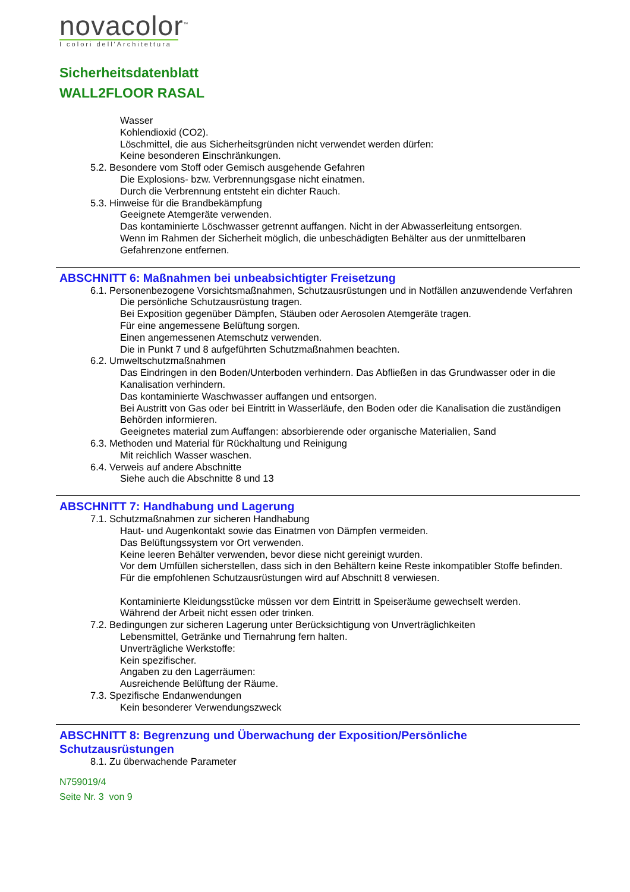novacolor<sup>™</sup>
I colori dell'Architettura
Sicherheitsdatenblatt
WALL2FLOOR RASAL
Wasser
Kohlendioxid (CO2).
Löschmittel, die aus Sicherheitsgründen nicht verwendet werden dürfen:
Keine besonderen Einschränkungen.
5.2. Besondere vom Stoff oder Gemisch ausgehende Gefahren
Die Explosions- bzw. Verbrennungsgase nicht einatmen.
Durch die Verbrennung entsteht ein dichter Rauch.
5.3. Hinweise für die Brandbekämpfung
Geeignete Atemgeräte verwenden.
Das kontaminierte Löschwasser getrennt auffangen. Nicht in der Abwasserleitung entsorgen.
Wenn im Rahmen der Sicherheit möglich, die unbeschädigten Behälter aus der unmittelbaren Gefahrenzone entfernen.
ABSCHNITT 6: Maßnahmen bei unbeabsichtigter Freisetzung
6.1. Personenbezogene Vorsichtsmaßnahmen, Schutzausrüstungen und in Notfällen anzuwendende Verfahren
Die persönliche Schutzausrüstung tragen.
Bei Exposition gegenüber Dämpfen, Stäuben oder Aerosolen Atemgeräte tragen.
Für eine angemessene Belüftung sorgen.
Einen angemessenen Atemschutz verwenden.
Die in Punkt 7 und 8 aufgeführten Schutzmaßnahmen beachten.
6.2. Umweltschutzmaßnahmen
Das Eindringen in den Boden/Unterboden verhindern. Das Abfließen in das Grundwasser oder in die Kanalisation verhindern.
Das kontaminierte Waschwasser auffangen und entsorgen.
Bei Austritt von Gas oder bei Eintritt in Wasserläufe, den Boden oder die Kanalisation die zuständigen Behörden informieren.
Geeignetes material zum Auffangen: absorbierende oder organische Materialien, Sand
6.3. Methoden und Material für Rückhaltung und Reinigung
Mit reichlich Wasser waschen.
6.4. Verweis auf andere Abschnitte
Siehe auch die Abschnitte 8 und 13
ABSCHNITT 7: Handhabung und Lagerung
7.1. Schutzmaßnahmen zur sicheren Handhabung
Haut- und Augenkontakt sowie das Einatmen von Dämpfen vermeiden.
Das Belüftungssystem vor Ort verwenden.
Keine leeren Behälter verwenden, bevor diese nicht gereinigt wurden.
Vor dem Umfüllen sicherstellen, dass sich in den Behältern keine Reste inkompatibler Stoffe befinden.
Für die empfohlenen Schutzausrüstungen wird auf Abschnitt 8 verwiesen.
Kontaminierte Kleidungsstücke müssen vor dem Eintritt in Speiseräume gewechselt werden.
Während der Arbeit nicht essen oder trinken.
7.2. Bedingungen zur sicheren Lagerung unter Berücksichtigung von Unverträglichkeiten
Lebensmittel, Getränke und Tiernahrung fern halten.
Unverträgliche Werkstoffe:
Kein spezifischer.
Angaben zu den Lagerräumen:
Ausreichende Belüftung der Räume.
7.3. Spezifische Endanwendungen
Kein besonderer Verwendungszweck
ABSCHNITT 8: Begrenzung und Überwachung der Exposition/Persönliche Schutzausrüstungen
8.1. Zu überwachende Parameter
N759019/4
Seite Nr. 3 von 9